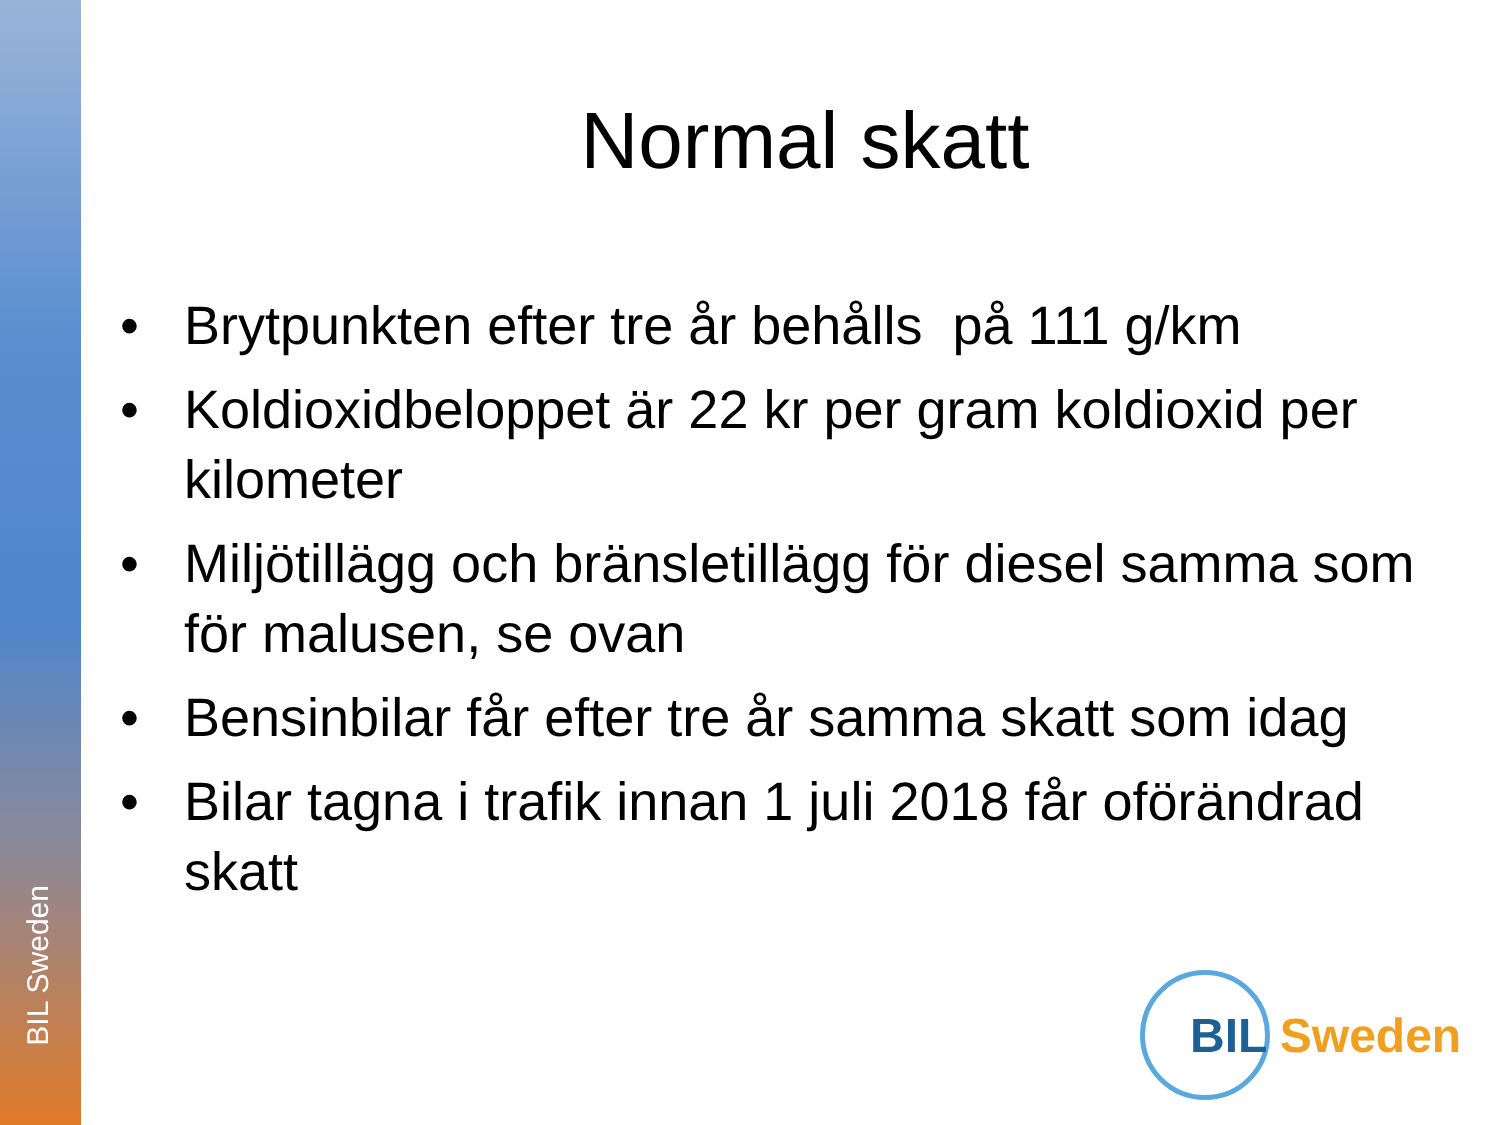BIL Sweden
Normal skatt
• Brytpunkten efter tre år behålls på 111 g/km
• Koldioxidbeloppet är 22 kr per gram koldioxid per kilometer
• Miljötillägg och bränsletillägg för diesel samma som för malusen, se ovan
• Bensinbilar får efter tre år samma skatt som idag
• Bilar tagna i trafik innan 1 juli 2018 får oförändrad skatt
BIL Sweden